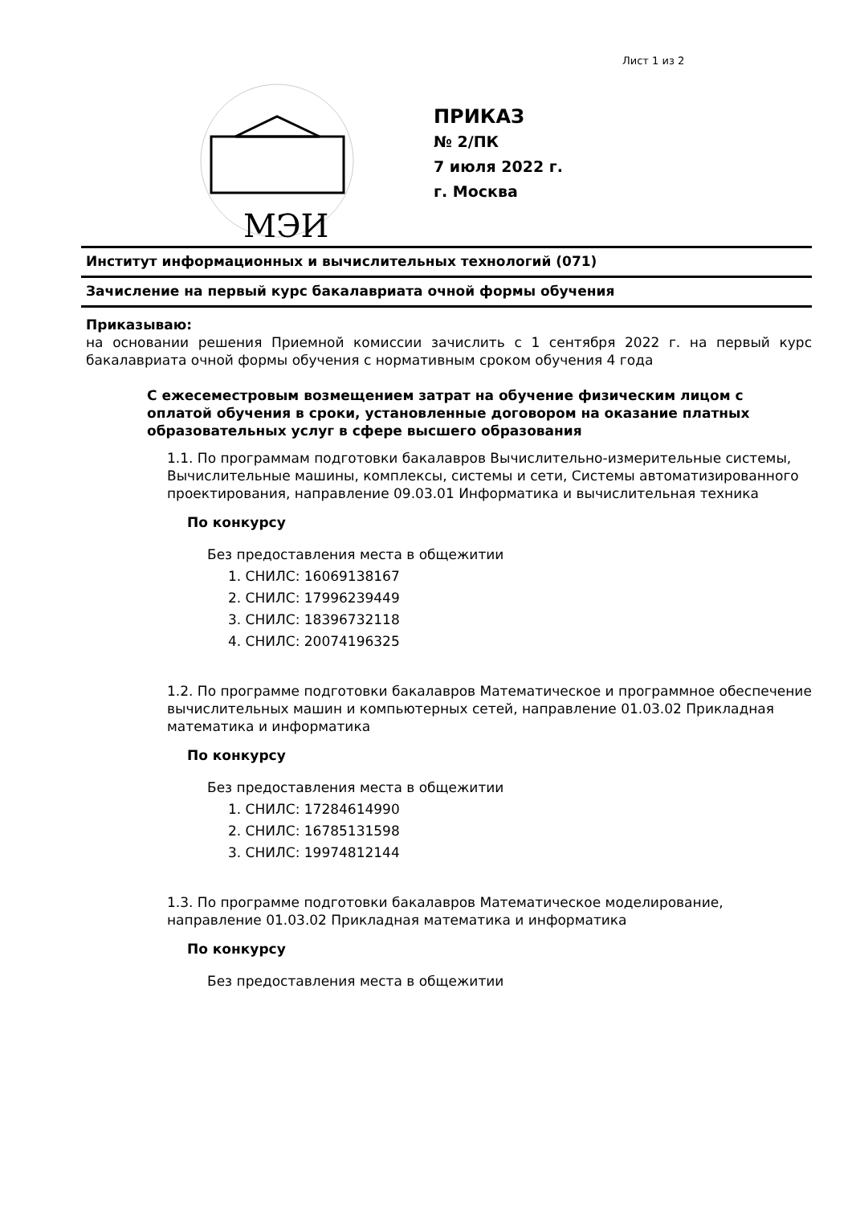Лист 1 из 2
МЭИ
ПРИКАЗ
№ 2/ПК
7 июля 2022 г.
г. Москва
Институт информационных и вычислительных технологий (071)
Зачисление на первый курс бакалавриата очной формы обучения
Приказываю:
на основании решения Приемной комиссии зачислить с 1 сентября 2022 г. на первый курс бакалавриата очной формы обучения с нормативным сроком обучения 4 года
С ежесеместровым возмещением затрат на обучение физическим лицом с оплатой обучения в сроки, установленные договором на оказание платных образовательных услуг в сфере высшего образования
1.1. По программам подготовки бакалавров Вычислительно-измерительные системы, Вычислительные машины, комплексы, системы и сети, Системы автоматизированного проектирования, направление 09.03.01 Информатика и вычислительная техника
По конкурсу
Без предоставления места в общежитии
1. СНИЛС: 16069138167
2. СНИЛС: 17996239449
3. СНИЛС: 18396732118
4. СНИЛС: 20074196325
1.2. По программе подготовки бакалавров Математическое и программное обеспечение вычислительных машин и компьютерных сетей, направление 01.03.02 Прикладная математика и информатика
По конкурсу
Без предоставления места в общежитии
1. СНИЛС: 17284614990
2. СНИЛС: 16785131598
3. СНИЛС: 19974812144
1.3. По программе подготовки бакалавров Математическое моделирование, направление 01.03.02 Прикладная математика и информатика
По конкурсу
Без предоставления места в общежитии